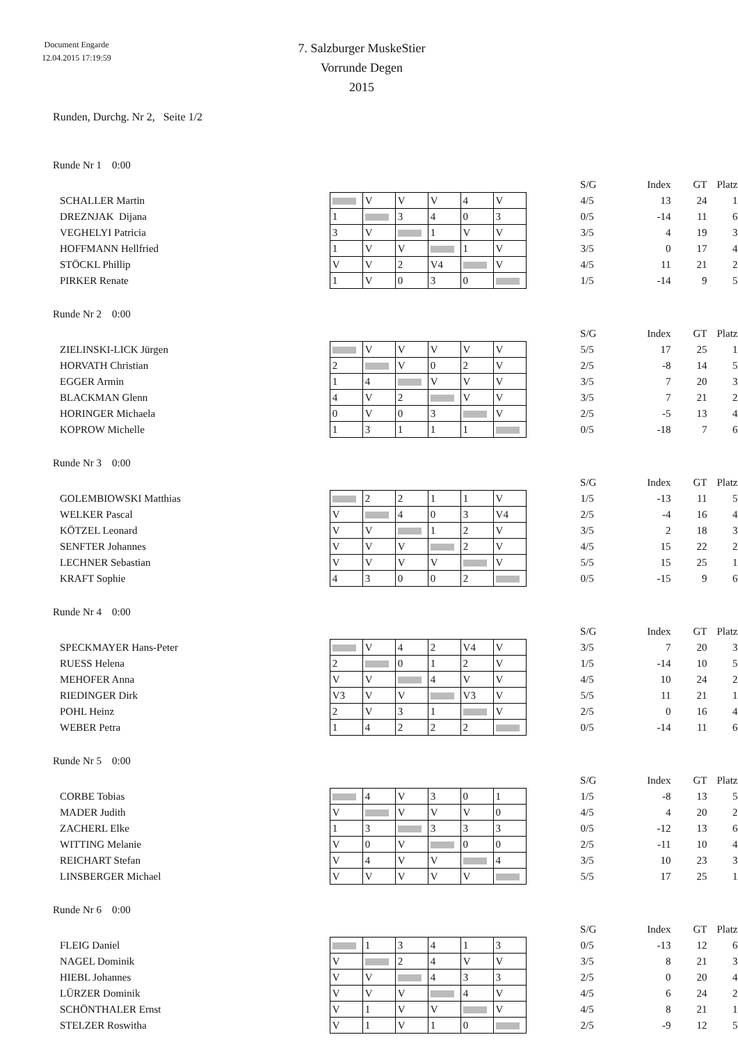Document Engarde
12.04.2015 17:19:59
7. Salzburger MuskeStier
Vorrunde Degen
2015
Runden, Durchg. Nr 2, Seite 1/2
Runde Nr 1 0:00
| | | | | | | | S/G | Index | GT | Platz |
| SCHALLER Martin | | V | V | V | 4 | V | 4/5 | 13 | 24 | 1 |
| DREZNJAK Dijana | 1 | | 3 | 4 | 0 | 3 | 0/5 | -14 | 11 | 6 |
| VEGHELYI Patricia | 3 | V | | 1 | V | V | 3/5 | 4 | 19 | 3 |
| HOFFMANN Hellfried | 1 | V | V | | 1 | V | 3/5 | 0 | 17 | 4 |
| STÖCKL Phillip | V | V | 2 | V4 | | V | 4/5 | 11 | 21 | 2 |
| PIRKER Renate | 1 | V | 0 | 3 | 0 | | 1/5 | -14 | 9 | 5 |
Runde Nr 2 0:00
| | | | | | | | S/G | Index | GT | Platz |
| ZIELINSKI-LICK Jürgen | | V | V | V | V | V | 5/5 | 17 | 25 | 1 |
| HORVATH Christian | 2 | | V | 0 | 2 | V | 2/5 | -8 | 14 | 5 |
| EGGER Armin | 1 | 4 | | V | V | V | 3/5 | 7 | 20 | 3 |
| BLACKMAN Glenn | 4 | V | 2 | | V | V | 3/5 | 7 | 21 | 2 |
| HORINGER Michaela | 0 | V | 0 | 3 | | V | 2/5 | -5 | 13 | 4 |
| KOPROW Michelle | 1 | 3 | 1 | 1 | 1 | | 0/5 | -18 | 7 | 6 |
Runde Nr 3 0:00
| | | | | | | | S/G | Index | GT | Platz |
| GOLEMBIOWSKI Matthias | | 2 | 2 | 1 | 1 | V | 1/5 | -13 | 11 | 5 |
| WELKER Pascal | V | | 4 | 0 | 3 | V4 | 2/5 | -4 | 16 | 4 |
| KÖTZEL Leonard | V | V | | 1 | 2 | V | 3/5 | 2 | 18 | 3 |
| SENFTER Johannes | V | V | V | | 2 | V | 4/5 | 15 | 22 | 2 |
| LECHNER Sebastian | V | V | V | V | | V | 5/5 | 15 | 25 | 1 |
| KRAFT Sophie | 4 | 3 | 0 | 0 | 2 | | 0/5 | -15 | 9 | 6 |
Runde Nr 4 0:00
| | | | | | | | S/G | Index | GT | Platz |
| SPECKMAYER Hans-Peter | | V | 4 | 2 | V4 | V | 3/5 | 7 | 20 | 3 |
| RUESS Helena | 2 | | 0 | 1 | 2 | V | 1/5 | -14 | 10 | 5 |
| MEHOFER Anna | V | V | | 4 | V | V | 4/5 | 10 | 24 | 2 |
| RIEDINGER Dirk | V3 | V | V | | V3 | V | 5/5 | 11 | 21 | 1 |
| POHL Heinz | 2 | V | 3 | 1 | | V | 2/5 | 0 | 16 | 4 |
| WEBER Petra | 1 | 4 | 2 | 2 | 2 | | 0/5 | -14 | 11 | 6 |
Runde Nr 5 0:00
| | | | | | | | S/G | Index | GT | Platz |
| CORBE Tobias | | 4 | V | 3 | 0 | 1 | 1/5 | -8 | 13 | 5 |
| MADER Judith | V | | V | V | V | 0 | 4/5 | 4 | 20 | 2 |
| ZACHERL Elke | 1 | 3 | | 3 | 3 | 3 | 0/5 | -12 | 13 | 6 |
| WITTING Melanie | V | 0 | V | | 0 | 0 | 2/5 | -11 | 10 | 4 |
| REICHART Stefan | V | 4 | V | V | | 4 | 3/5 | 10 | 23 | 3 |
| LINSBERGER Michael | V | V | V | V | V | | 5/5 | 17 | 25 | 1 |
Runde Nr 6 0:00
| | | | | | | | S/G | Index | GT | Platz |
| FLEIG Daniel | | 1 | 3 | 4 | 1 | 3 | 0/5 | -13 | 12 | 6 |
| NAGEL Dominik | V | | 2 | 4 | V | V | 3/5 | 8 | 21 | 3 |
| HIEBL Johannes | V | V | | 4 | 3 | 3 | 2/5 | 0 | 20 | 4 |
| LÜRZER Dominik | V | V | V | | 4 | V | 4/5 | 6 | 24 | 2 |
| SCHÖNTHALER Ernst | V | 1 | V | V | | V | 4/5 | 8 | 21 | 1 |
| STELZER Roswitha | V | 1 | V | 1 | 0 | | 2/5 | -9 | 12 | 5 |